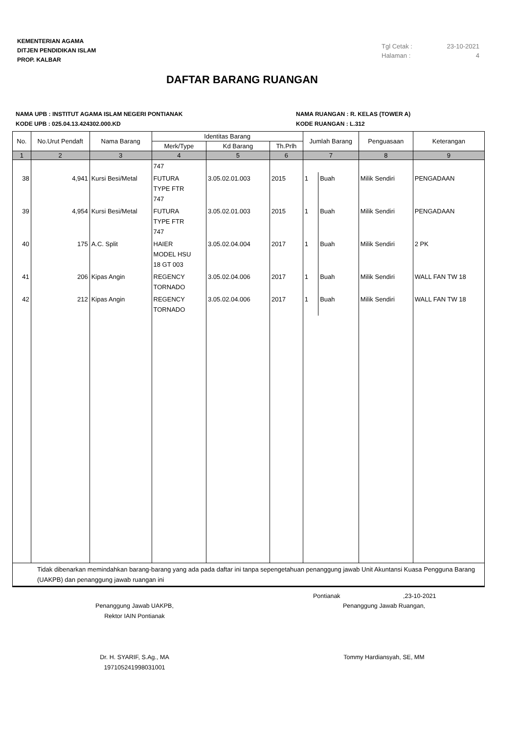KEMENTERIAN AGAMA
DITJEN PENDIDIKAN ISLAM
PROP. KALBAR
Tgl Cetak : 23-10-2021
Halaman : 4
DAFTAR BARANG RUANGAN
NAMA UPB : INSTITUT AGAMA ISLAM NEGERI PONTIANAK
KODE UPB : 025.04.13.424302.000.KD
NAMA RUANGAN : R. KELAS (TOWER A)
KODE RUANGAN : L.312
| No. | No.Urut Pendaft | Nama Barang | Identitas Barang | | | Jumlah Barang | | Penguasaan | Keterangan |
| --- | --- | --- | --- | --- | --- | --- | --- | --- | --- |
| | | | Merk/Type | Kd Barang | Th.Prlh | | | | |
| 1 | 2 | 3 | 4 | 5 | 6 | 7 | | 8 | 9 |
| | | | 747 | | | | | | |
| 38 | 4,941 | Kursi Besi/Metal | FUTURA TYPE FTR 747 | 3.05.02.01.003 | 2015 | 1 | Buah | Milik Sendiri | PENGADAAN |
| 39 | 4,954 | Kursi Besi/Metal | FUTURA TYPE FTR 747 | 3.05.02.01.003 | 2015 | 1 | Buah | Milik Sendiri | PENGADAAN |
| 40 | 175 | A.C. Split | HAIER MODEL HSU 18 GT 003 | 3.05.02.04.004 | 2017 | 1 | Buah | Milik Sendiri | 2 PK |
| 41 | 206 | Kipas Angin | REGENCY TORNADO | 3.05.02.04.006 | 2017 | 1 | Buah | Milik Sendiri | WALL FAN TW 18 |
| 42 | 212 | Kipas Angin | REGENCY TORNADO | 3.05.02.04.006 | 2017 | 1 | Buah | Milik Sendiri | WALL FAN TW 18 |
| Tidak dibenarkan memindahkan barang-barang yang ada pada daftar ini tanpa sepengetahuan penanggung jawab Unit Akuntansi Kuasa Pengguna Barang (UAKPB) dan penanggung jawab ruangan ini | | | | | | | | | |
Pontianak ,23-10-2021
Penanggung Jawab UAKPB,
Rektor IAIN Pontianak
Dr. H. SYARIF, S.Ag., MA
197105241998031001
Penanggung Jawab Ruangan,
Tommy Hardiansyah, SE, MM